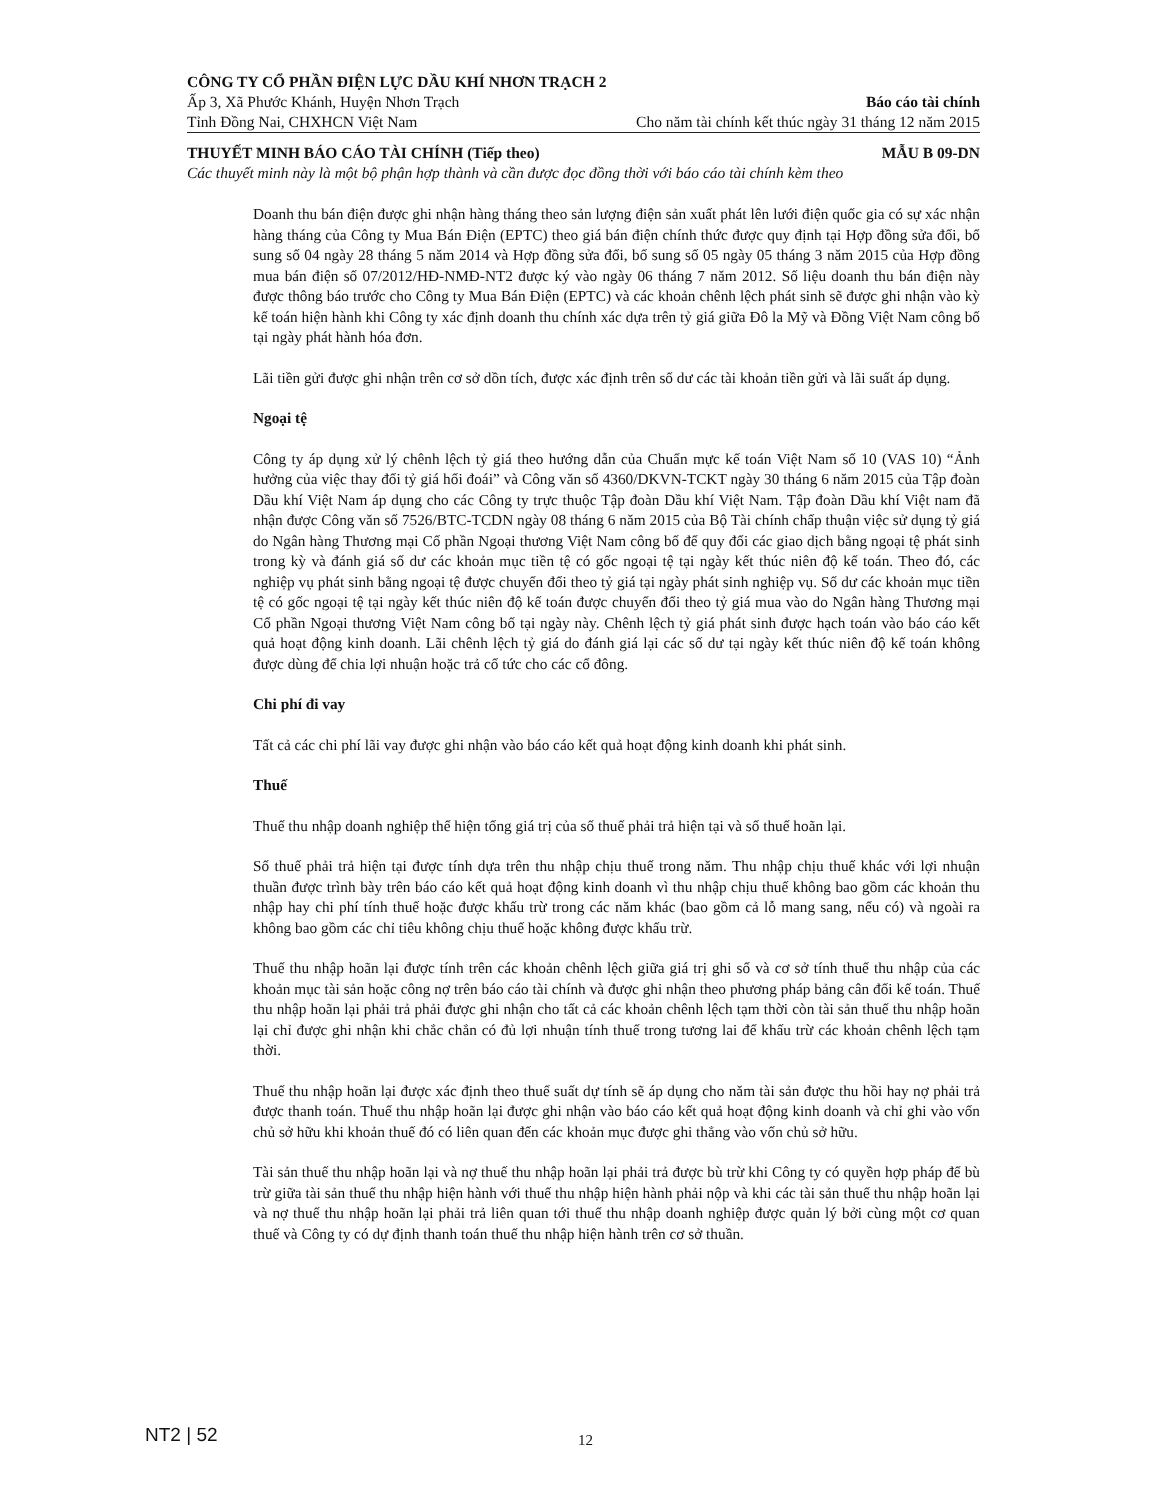CÔNG TY CỔ PHẦN ĐIỆN LỰC DẦU KHÍ NHƠN TRẠCH 2
Ấp 3, Xã Phước Khánh, Huyện Nhơn Trạch Báo cáo tài chính
Tỉnh Đồng Nai, CHXHCN Việt Nam Cho năm tài chính kết thúc ngày 31 tháng 12 năm 2015
THUYẾT MINH BÁO CÁO TÀI CHÍNH (Tiếp theo) MẪU B 09-DN
Các thuyết minh này là một bộ phận hợp thành và cần được đọc đồng thời với báo cáo tài chính kèm theo
Doanh thu bán điện được ghi nhận hàng tháng theo sản lượng điện sản xuất phát lên lưới điện quốc gia có sự xác nhận hàng tháng của Công ty Mua Bán Điện (EPTC) theo giá bán điện chính thức được quy định tại Hợp đồng sửa đổi, bổ sung số 04 ngày 28 tháng 5 năm 2014 và Hợp đồng sửa đổi, bổ sung số 05 ngày 05 tháng 3 năm 2015 của Hợp đồng mua bán điện số 07/2012/HĐ-NMĐ-NT2 được ký vào ngày 06 tháng 7 năm 2012. Số liệu doanh thu bán điện này được thông báo trước cho Công ty Mua Bán Điện (EPTC) và các khoản chênh lệch phát sinh sẽ được ghi nhận vào kỳ kế toán hiện hành khi Công ty xác định doanh thu chính xác dựa trên tỷ giá giữa Đô la Mỹ và Đồng Việt Nam công bố tại ngày phát hành hóa đơn.
Lãi tiền gửi được ghi nhận trên cơ sở dồn tích, được xác định trên số dư các tài khoản tiền gửi và lãi suất áp dụng.
Ngoại tệ
Công ty áp dụng xử lý chênh lệch tỷ giá theo hướng dẫn của Chuẩn mực kế toán Việt Nam số 10 (VAS 10) “Ảnh hưởng của việc thay đổi tỷ giá hối đoái” và Công văn số 4360/DKVN-TCKT ngày 30 tháng 6 năm 2015 của Tập đoàn Dầu khí Việt Nam áp dụng cho các Công ty trực thuộc Tập đoàn Dầu khí Việt Nam. Tập đoàn Dầu khí Việt nam đã nhận được Công văn số 7526/BTC-TCDN ngày 08 tháng 6 năm 2015 của Bộ Tài chính chấp thuận việc sử dụng tỷ giá do Ngân hàng Thương mại Cổ phần Ngoại thương Việt Nam công bố để quy đổi các giao dịch bằng ngoại tệ phát sinh trong kỳ và đánh giá số dư các khoản mục tiền tệ có gốc ngoại tệ tại ngày kết thúc niên độ kế toán. Theo đó, các nghiệp vụ phát sinh bằng ngoại tệ được chuyển đổi theo tỷ giá tại ngày phát sinh nghiệp vụ. Số dư các khoản mục tiền tệ có gốc ngoại tệ tại ngày kết thúc niên độ kế toán được chuyển đổi theo tỷ giá mua vào do Ngân hàng Thương mại Cổ phần Ngoại thương Việt Nam công bố tại ngày này. Chênh lệch tỷ giá phát sinh được hạch toán vào báo cáo kết quả hoạt động kinh doanh. Lãi chênh lệch tỷ giá do đánh giá lại các số dư tại ngày kết thúc niên độ kế toán không được dùng để chia lợi nhuận hoặc trả cổ tức cho các cổ đông.
Chi phí đi vay
Tất cả các chi phí lãi vay được ghi nhận vào báo cáo kết quả hoạt động kinh doanh khi phát sinh.
Thuế
Thuế thu nhập doanh nghiệp thể hiện tổng giá trị của số thuế phải trả hiện tại và số thuế hoãn lại.
Số thuế phải trả hiện tại được tính dựa trên thu nhập chịu thuế trong năm. Thu nhập chịu thuế khác với lợi nhuận thuần được trình bày trên báo cáo kết quả hoạt động kinh doanh vì thu nhập chịu thuế không bao gồm các khoản thu nhập hay chi phí tính thuế hoặc được khấu trừ trong các năm khác (bao gồm cả lỗ mang sang, nếu có) và ngoài ra không bao gồm các chỉ tiêu không chịu thuế hoặc không được khấu trừ.
Thuế thu nhập hoãn lại được tính trên các khoản chênh lệch giữa giá trị ghi sổ và cơ sở tính thuế thu nhập của các khoản mục tài sản hoặc công nợ trên báo cáo tài chính và được ghi nhận theo phương pháp bảng cân đối kế toán. Thuế thu nhập hoãn lại phải trả phải được ghi nhận cho tất cả các khoản chênh lệch tạm thời còn tài sản thuế thu nhập hoãn lại chỉ được ghi nhận khi chắc chắn có đủ lợi nhuận tính thuế trong tương lai để khấu trừ các khoản chênh lệch tạm thời.
Thuế thu nhập hoãn lại được xác định theo thuế suất dự tính sẽ áp dụng cho năm tài sản được thu hồi hay nợ phải trả được thanh toán. Thuế thu nhập hoãn lại được ghi nhận vào báo cáo kết quả hoạt động kinh doanh và chỉ ghi vào vốn chủ sở hữu khi khoản thuế đó có liên quan đến các khoản mục được ghi thẳng vào vốn chủ sở hữu.
Tài sản thuế thu nhập hoãn lại và nợ thuế thu nhập hoãn lại phải trả được bù trừ khi Công ty có quyền hợp pháp để bù trừ giữa tài sản thuế thu nhập hiện hành với thuế thu nhập hiện hành phải nộp và khi các tài sản thuế thu nhập hoãn lại và nợ thuế thu nhập hoãn lại phải trả liên quan tới thuế thu nhập doanh nghiệp được quản lý bởi cùng một cơ quan thuế và Công ty có dự định thanh toán thuế thu nhập hiện hành trên cơ sở thuần.
NT2 | 52 12